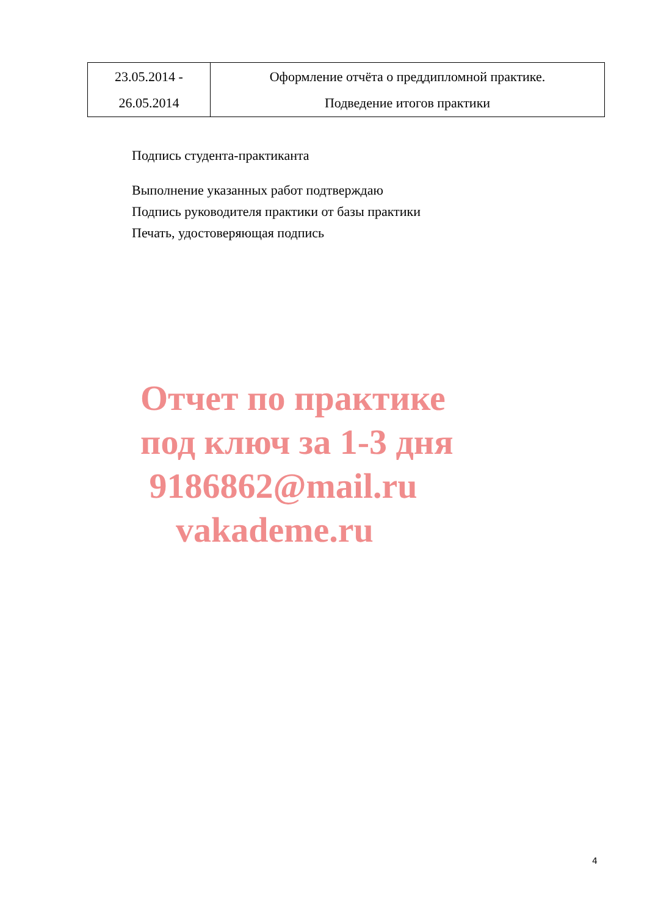| 23.05.2014 - 26.05.2014 | Оформление отчёта о преддипломной практике. Подведение итогов практики |
Подпись студента-практиканта
Выполнение указанных работ подтверждаю
Подпись руководителя практики от базы практики
Печать, удостоверяющая подпись
Отчет по практике
под ключ за 1-3 дня
9186862@mail.ru
vakademe.ru
4